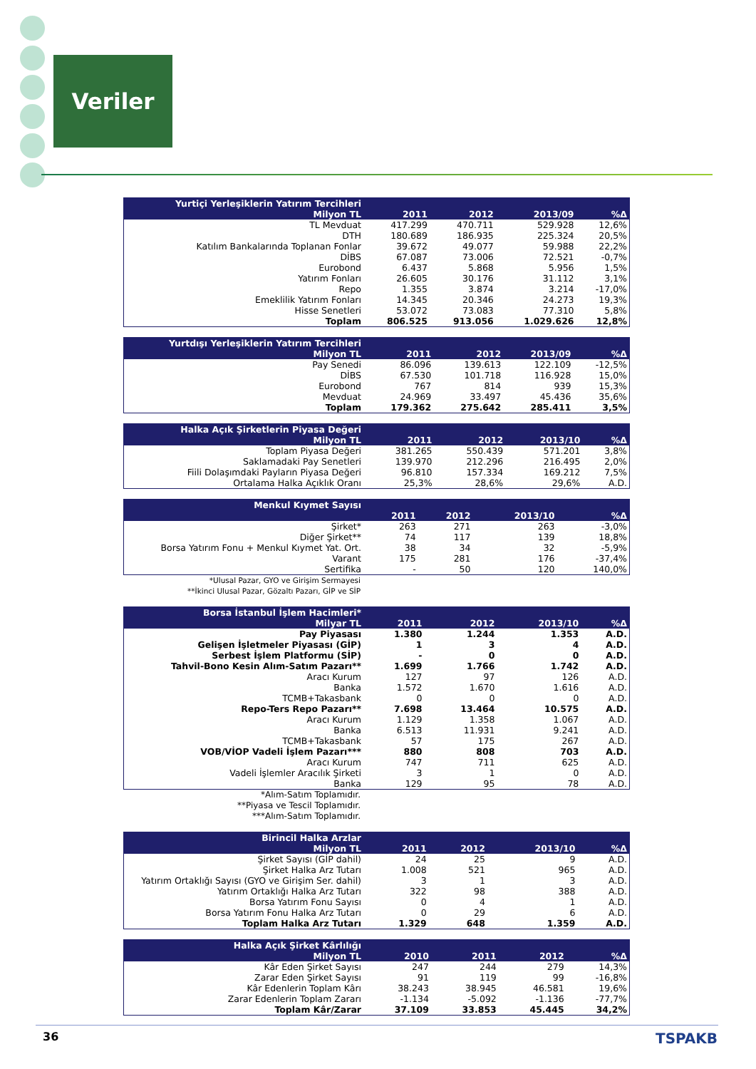Veriler
| Yurtiçi Yerleşiklerin Yatırım Tercihleri | | | | |
| --- | --- | --- | --- | --- |
| Milyon TL | 2011 | 2012 | 2013/09 | %Δ |
| TL Mevduat | 417.299 | 470.711 | 529.928 | 12,6% |
| DTH | 180.689 | 186.935 | 225.324 | 20,5% |
| Katılım Bankalarında Toplanan Fonlar | 39.672 | 49.077 | 59.988 | 22,2% |
| DİBS | 67.087 | 73.006 | 72.521 | -0,7% |
| Eurobond | 6.437 | 5.868 | 5.956 | 1,5% |
| Yatırım Fonları | 26.605 | 30.176 | 31.112 | 3,1% |
| Repo | 1.355 | 3.874 | 3.214 | -17,0% |
| Emeklilik Yatırım Fonları | 14.345 | 20.346 | 24.273 | 19,3% |
| Hisse Senetleri | 53.072 | 73.083 | 77.310 | 5,8% |
| Toplam | 806.525 | 913.056 | 1.029.626 | 12,8% |
| Yurtdışı Yerleşiklerin Yatırım Tercihleri | | | | |
| --- | --- | --- | --- | --- |
| Milyon TL | 2011 | 2012 | 2013/09 | %Δ |
| Pay Senedi | 86.096 | 139.613 | 122.109 | -12,5% |
| DİBS | 67.530 | 101.718 | 116.928 | 15,0% |
| Eurobond | 767 | 814 | 939 | 15,3% |
| Mevduat | 24.969 | 33.497 | 45.436 | 35,6% |
| Toplam | 179.362 | 275.642 | 285.411 | 3,5% |
| Halka Açık Şirketlerin Piyasa Değeri | | | | |
| --- | --- | --- | --- | --- |
| Milyon TL | 2011 | 2012 | 2013/10 | %Δ |
| Toplam Piyasa Değeri | 381.265 | 550.439 | 571.201 | 3,8% |
| Saklamadaki Pay Senetleri | 139.970 | 212.296 | 216.495 | 2,0% |
| Fiili Dolaşımdaki Payların Piyasa Değeri | 96.810 | 157.334 | 169.212 | 7,5% |
| Ortalama Halka Açıklık Oranı | 25,3% | 28,6% | 29,6% | A.D. |
| Menkul Kıymet Sayısı | | | | |
| --- | --- | --- | --- | --- |
| | 2011 | 2012 | 2013/10 | %Δ |
| Şirket* | 263 | 271 | 263 | -3,0% |
| Diğer Şirket** | 74 | 117 | 139 | 18,8% |
| Borsa Yatırım Fonu + Menkul Kıymet Yat. Ort. | 38 | 34 | 32 | -5,9% |
| Varant | 175 | 281 | 176 | -37,4% |
| Sertifika | - | 50 | 120 | 140,0% |
*Ulusal Pazar, GYO ve Girişim Sermayesi
**İkinci Ulusal Pazar, Gözaltı Pazarı, GİP ve SİP
| Borsa İstanbul İşlem Hacimleri* | | | | |
| --- | --- | --- | --- | --- |
| Milyar TL | 2011 | 2012 | 2013/10 | %Δ |
| Pay Piyasası | 1.380 | 1.244 | 1.353 | A.D. |
| Gelişen İşletmeler Piyasası (GİP) | 1 | 3 | 4 | A.D. |
| Serbest İşlem Platformu (SİP) | - | 0 | 0 | A.D. |
| Tahvil-Bono Kesin Alım-Satım Pazarı** | 1.699 | 1.766 | 1.742 | A.D. |
| Aracı Kurum | 127 | 97 | 126 | A.D. |
| Banka | 1.572 | 1.670 | 1.616 | A.D. |
| TCMB+Takasbank | 0 | 0 | 0 | A.D. |
| Repo-Ters Repo Pazarı** | 7.698 | 13.464 | 10.575 | A.D. |
| Aracı Kurum | 1.129 | 1.358 | 1.067 | A.D. |
| Banka | 6.513 | 11.931 | 9.241 | A.D. |
| TCMB+Takasbank | 57 | 175 | 267 | A.D. |
| VOB/VİOP Vadeli İşlem Pazarı*** | 880 | 808 | 703 | A.D. |
| Aracı Kurum | 747 | 711 | 625 | A.D. |
| Vadeli İşlemler Aracılık Şirketi | 3 | 1 | 0 | A.D. |
| Banka | 129 | 95 | 78 | A.D. |
*Alım-Satım Toplamıdır.
**Piyasa ve Tescil Toplamıdır.
***Alım-Satım Toplamıdır.
| Birincil Halka Arzlar | | | | |
| --- | --- | --- | --- | --- |
| Milyon TL | 2011 | 2012 | 2013/10 | %Δ |
| Şirket Sayısı (GİP dahil) | 24 | 25 | 9 | A.D. |
| Şirket Halka Arz Tutarı | 1.008 | 521 | 965 | A.D. |
| Yatırım Ortaklığı Sayısı (GYO ve Girişim Ser. dahil) | 3 | 1 | 3 | A.D. |
| Yatırım Ortaklığı Halka Arz Tutarı | 322 | 98 | 388 | A.D. |
| Borsa Yatırım Fonu Sayısı | 0 | 4 | 1 | A.D. |
| Borsa Yatırım Fonu Halka Arz Tutarı | 0 | 29 | 6 | A.D. |
| Toplam Halka Arz Tutarı | 1.329 | 648 | 1.359 | A.D. |
| Halka Açık Şirket Kârlılığı | | | | |
| --- | --- | --- | --- | --- |
| Milyon TL | 2010 | 2011 | 2012 | %Δ |
| Kâr Eden Şirket Sayısı | 247 | 244 | 279 | 14,3% |
| Zarar Eden Şirket Sayısı | 91 | 119 | 99 | -16,8% |
| Kâr Edenlerin Toplam Kârı | 38.243 | 38.945 | 46.581 | 19,6% |
| Zarar Edenlerin Toplam Zararı | -1.134 | -5.092 | -1.136 | -77,7% |
| Toplam Kâr/Zarar | 37.109 | 33.853 | 45.445 | 34,2% |
36 TSPAKB